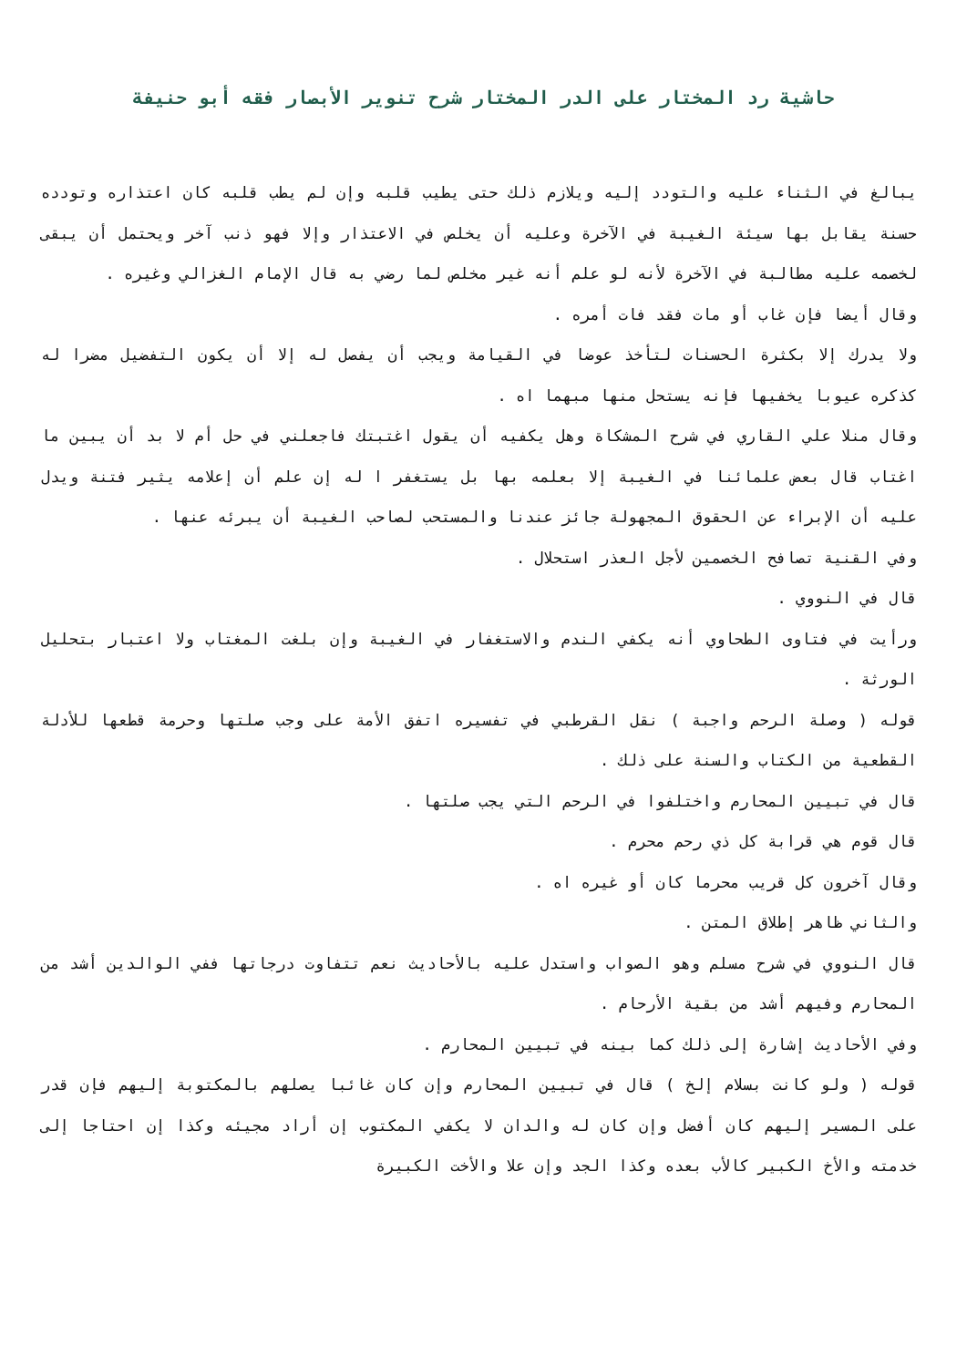حاشية رد المختار على الدر المختار شرح تنوير الأبصار فقه أبو حنيفة
يبالغ في الثناء عليه والتودد إليه ويلازم ذلك حتى يطيب قلبه وإن لم يطب قلبه كان اعتذاره وتودده حسنة يقابل بها سيئة الغيبة في الآخرة وعليه أن يخلص في الاعتذار وإلا فهو ذنب آخر ويحتمل أن يبقى لخصمه عليه مطالبة في الآخرة لأنه لو علم أنه غير مخلص لما رضي به قال الإمام الغزالي وغيره .
وقال أيضا فإن غاب أو مات فقد فات أمره .
ولا يدرك إلا بكثرة الحسنات لتأخذ عوضا في القيامة ويجب أن يفصل له إلا أن يكون التفضيل مضرا له كذكره عيوبا يخفيها فإنه يستحل منها مبهما اه .
وقال منلا علي القاري في شرح المشكاة وهل يكفيه أن يقول اغتبتك فاجعلني في حل أم لا بد أن يبين ما اغتاب قال بعض علمائنا في الغيبة إلا بعلمه بها بل يستغفر ا له إن علم أن إعلامه يثير فتنة ويدل عليه أن الإبراء عن الحقوق المجهولة جائز عندنا والمستحب لصاحب الغيبة أن يبرئه عنها .
وفي القنية تصافح الخصمين لأجل العذر استحلال .
قال في النووي .
ورأيت في فتاوى الطحاوي أنه يكفي الندم والاستغفار في الغيبة وإن بلغت المغتاب ولا اعتبار بتحليل الورثة .
قوله ( وصلة الرحم واجبة ) نقل القرطبي في تفسيره اتفق الأمة على وجب صلتها وحرمة قطعها للأدلة القطعية من الكتاب والسنة على ذلك .
قال في تبيين المحارم واختلفوا في الرحم التي يجب صلتها .
قال قوم هي قرابة كل ذي رحم محرم .
وقال آخرون كل قريب محرما كان أو غيره اه .
والثاني ظاهر إطلاق المتن .
قال النووي في شرح مسلم وهو الصواب واستدل عليه بالأحاديث نعم تتفاوت درجاتها ففي الوالدين أشد من المحارم وفيهم أشد من بقية الأرحام .
وفي الأحاديث إشارة إلى ذلك كما بينه في تبيين المحارم .
قوله ( ولو كانت بسلام إلخ ) قال في تبيين المحارم وإن كان غائبا يصلهم بالمكتوبة إليهم فإن قدر على المسير إليهم كان أفضل وإن كان له والدان لا يكفي المكتوب إن أراد مجيئه وكذا إن احتاجا إلى خدمته والأخ الكبير كالأب بعده وكذا الجد وإن علا والأخت الكبيرة